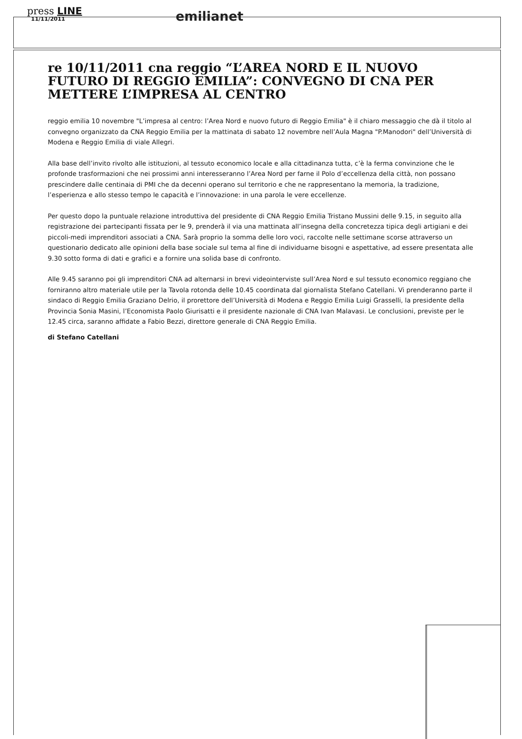press LINE
11/11/2011
emilianet
re 10/11/2011 cna reggio “L’AREA NORD E IL NUOVO FUTURO DI REGGIO EMILIA”: CONVEGNO DI CNA PER METTERE L’IMPRESA AL CENTRO
reggio emilia 10 novembre "L’impresa al centro: l’Area Nord e nuovo futuro di Reggio Emilia" è il chiaro messaggio che dà il titolo al convegno organizzato da CNA Reggio Emilia per la mattinata di sabato 12 novembre nell’Aula Magna "P.Manodori" dell’Università di Modena e Reggio Emilia di viale Allegri.
Alla base dell’invito rivolto alle istituzioni, al tessuto economico locale e alla cittadinanza tutta, c’è la ferma convinzione che le profonde trasformazioni che nei prossimi anni interesseranno l’Area Nord per farne il Polo d’eccellenza della città, non possano prescindere dalle centinaia di PMI che da decenni operano sul territorio e che ne rappresentano la memoria, la tradizione, l’esperienza e allo stesso tempo le capacità e l’innovazione: in una parola le vere eccellenze.
Per questo dopo la puntuale relazione introduttiva del presidente di CNA Reggio Emilia Tristano Mussini delle 9.15, in seguito alla registrazione dei partecipanti fissata per le 9, prenderà il via una mattinata all’insegna della concretezza tipica degli artigiani e dei piccoli-medi imprenditori associati a CNA. Sarà proprio la somma delle loro voci, raccolte nelle settimane scorse attraverso un questionario dedicato alle opinioni della base sociale sul tema al fine di individuarne bisogni e aspettative, ad essere presentata alle 9.30 sotto forma di dati e grafici e a fornire una solida base di confronto.
Alle 9.45 saranno poi gli imprenditori CNA ad alternarsi in brevi videointerviste sull’Area Nord e sul tessuto economico reggiano che forniranno altro materiale utile per la Tavola rotonda delle 10.45 coordinata dal giornalista Stefano Catellani. Vi prenderanno parte il sindaco di Reggio Emilia Graziano Delrio, il prorettore dell’Università di Modena e Reggio Emilia Luigi Grasselli, la presidente della Provincia Sonia Masini, l’Economista Paolo Giurisatti e il presidente nazionale di CNA Ivan Malavasi. Le conclusioni, previste per le 12.45 circa, saranno affidate a Fabio Bezzi, direttore generale di CNA Reggio Emilia.
di Stefano Catellani